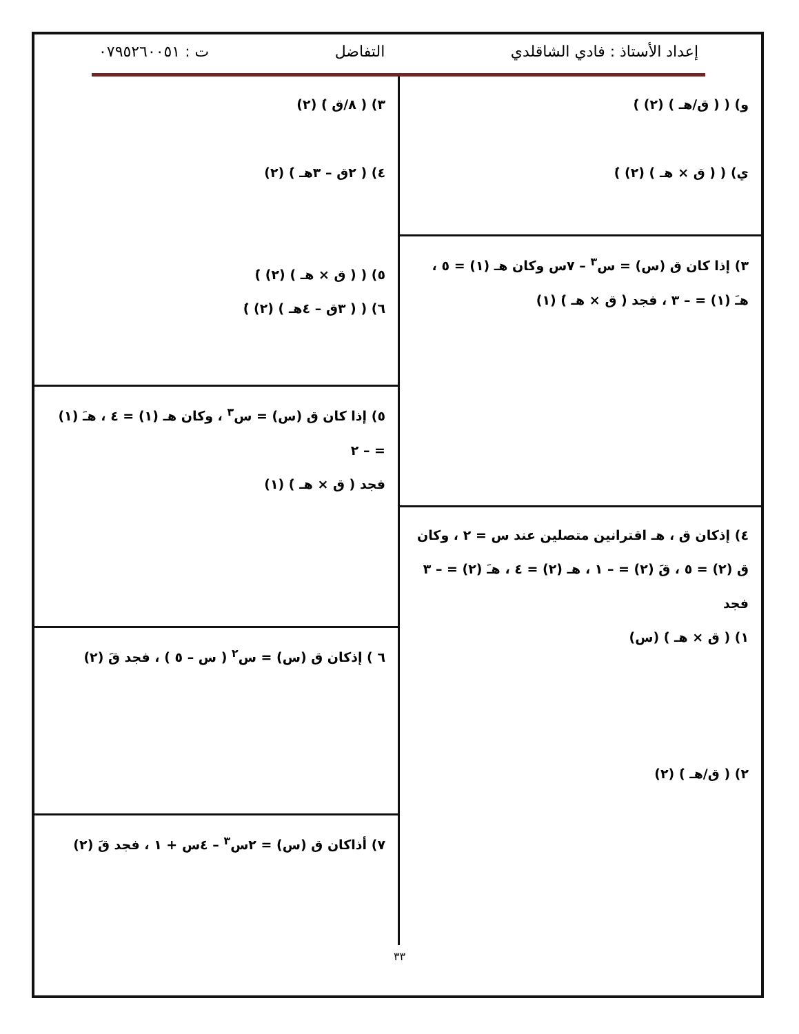إعداد الأستاذ : فادي الشاقلدي التفاضل ت : ٠٧٩٥٢٦٠٠٥١
و) ( ( ق/هـ ) (٢) )َ
ي) ( ( ق × هـ ) (٢) )َ
٣) إذا كان ق (س) = س<sup>٣</sup> – ٧س وكان هـ (١) = ٥ ،
هـَ (١) = – ٣ ، فجد ( ق × هـ )َ (١)
٤) إذكان ق ، هـ اقترانين متصلين عند س = ٢ ، وكان
ق (٢) = ٥ ، قَ (٢) = – ١ ، هـ (٢) = ٤ ، هـَ (٢) = – ٣
فجد
١) ( ق × هـ )َ (س)
٢) ( ق/هـ )َ (٢)
٣) ( ٨/ق )َ (٢)
٤) ( ٢ق – ٣هـ )َ (٢)
٥) ( ( ق × هـ ) (٢) )َ
٦) ( ( ٣ق – ٤هـ ) (٢) )َ
٥) إذا كان ق (س) = س<sup>٣</sup> ، وكان هـ (١) = ٤ ، هـَ (١) = – ٢
فجد ( ق × هـ )َ (١)
٦ ) إذكان ق (س) = س<sup>٢</sup> ( س – ٥ ) ، فجد قَ (٢)
٧) أذاكان ق (س) = ٢س<sup>٣</sup> – ٤س + ١ ، فجد قَ (٢)
٣٣